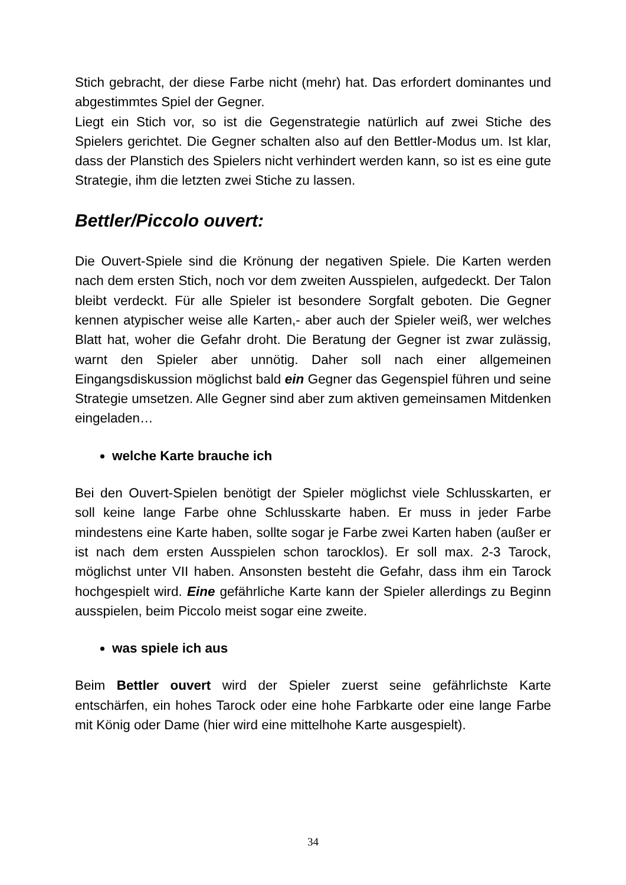Stich gebracht, der diese Farbe nicht (mehr) hat. Das erfordert dominantes und abgestimmtes Spiel der Gegner.
Liegt ein Stich vor, so ist die Gegenstrategie natürlich auf zwei Stiche des Spielers gerichtet. Die Gegner schalten also auf den Bettler-Modus um. Ist klar, dass der Planstich des Spielers nicht verhindert werden kann, so ist es eine gute Strategie, ihm die letzten zwei Stiche zu lassen.
Bettler/Piccolo ouvert:
Die Ouvert-Spiele sind die Krönung der negativen Spiele. Die Karten werden nach dem ersten Stich, noch vor dem zweiten Ausspielen, aufgedeckt. Der Talon bleibt verdeckt. Für alle Spieler ist besondere Sorgfalt geboten. Die Gegner kennen atypischer weise alle Karten,- aber auch der Spieler weiß, wer welches Blatt hat, woher die Gefahr droht. Die Beratung der Gegner ist zwar zulässig, warnt den Spieler aber unnötig. Daher soll nach einer allgemeinen Eingangsdiskussion möglichst bald ein Gegner das Gegenspiel führen und seine Strategie umsetzen. Alle Gegner sind aber zum aktiven gemeinsamen Mitdenken eingeladen…
welche Karte brauche ich
Bei den Ouvert-Spielen benötigt der Spieler möglichst viele Schlusskarten, er soll keine lange Farbe ohne Schlusskarte haben. Er muss in jeder Farbe mindestens eine Karte haben, sollte sogar je Farbe zwei Karten haben (außer er ist nach dem ersten Ausspielen schon tarocklos). Er soll max. 2-3 Tarock, möglichst unter VII haben. Ansonsten besteht die Gefahr, dass ihm ein Tarock hochgespielt wird. Eine gefährliche Karte kann der Spieler allerdings zu Beginn ausspielen, beim Piccolo meist sogar eine zweite.
was spiele ich aus
Beim Bettler ouvert wird der Spieler zuerst seine gefährlichste Karte entschärfen, ein hohes Tarock oder eine hohe Farbkarte oder eine lange Farbe mit König oder Dame (hier wird eine mittelhohe Karte ausgespielt).
34